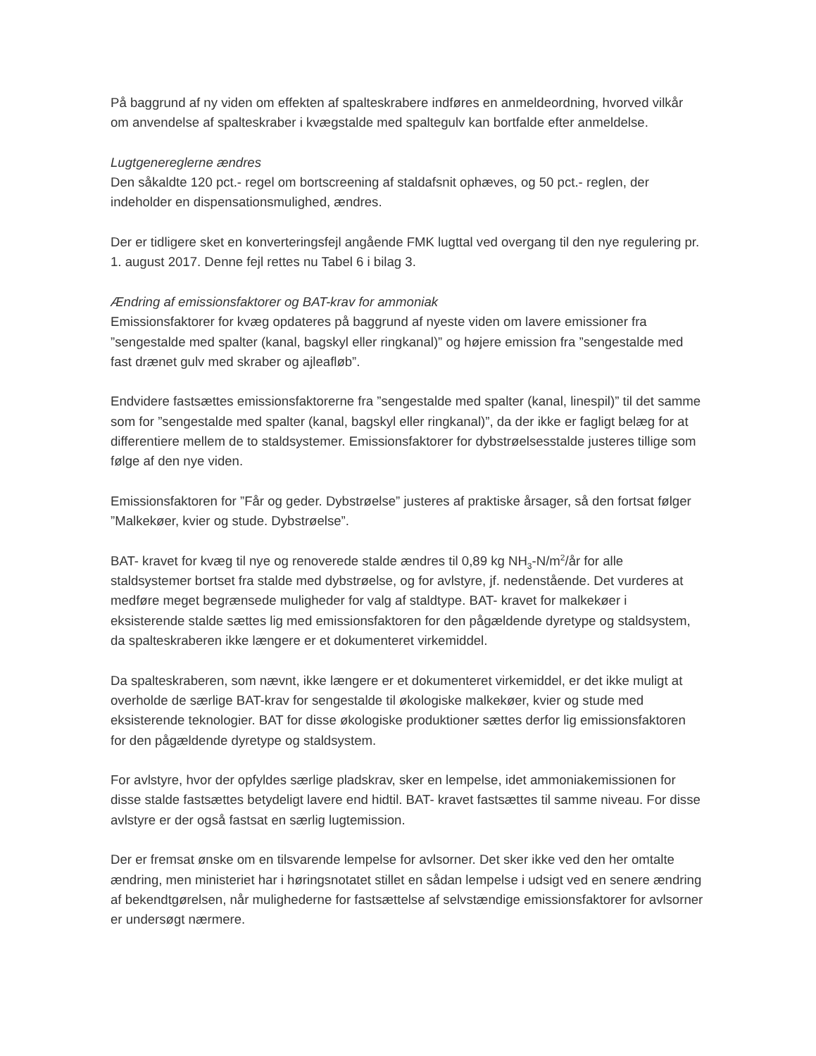På baggrund af ny viden om effekten af spalteskrabere indføres en anmeldeordning, hvorved vilkår om anvendelse af spalteskraber i kvægstalde med spaltegulv kan bortfalde efter anmeldelse.
Lugtgenereglerne ændres
Den såkaldte 120 pct.- regel om bortscreening af staldafsnit ophæves, og 50 pct.- reglen, der indeholder en dispensationsmulighed, ændres.
Der er tidligere sket en konverteringsfejl angående FMK lugttal ved overgang til den nye regulering pr. 1. august 2017. Denne fejl rettes nu Tabel 6 i bilag 3.
Ændring af emissionsfaktorer og BAT-krav for ammoniak
Emissionsfaktorer for kvæg opdateres på baggrund af nyeste viden om lavere emissioner fra ”sengestalde med spalter (kanal, bagskyl eller ringkanal)” og højere emission fra ”sengestalde med fast drænet gulv med skraber og ajleafløb”.
Endvidere fastsættes emissionsfaktorerne fra ”sengestalde med spalter (kanal, linespil)” til det samme som for ”sengestalde med spalter (kanal, bagskyl eller ringkanal)”, da der ikke er fagligt belæg for at differentiere mellem de to staldsystemer. Emissionsfaktorer for dybstrøelsesstalde justeres tillige som følge af den nye viden.
Emissionsfaktoren for ”Får og geder. Dybstrøelse” justeres af praktiske årsager, så den fortsat følger ”Malkekøer, kvier og stude. Dybstrøelse”.
BAT- kravet for kvæg til nye og renoverede stalde ændres til 0,89 kg NH<sub>3</sub>-N/m<sup>2</sup>/år for alle staldsystemer bortset fra stalde med dybstrøelse, og for avlstyre, jf. nedenstående. Det vurderes at medføre meget begrænsede muligheder for valg af staldtype. BAT- kravet for malkekøer i eksisterende stalde sættes lig med emissionsfaktoren for den pågældende dyretype og staldsystem, da spalteskraberen ikke længere er et dokumenteret virkemiddel.
Da spalteskraberen, som nævnt, ikke længere er et dokumenteret virkemiddel, er det ikke muligt at overholde de særlige BAT-krav for sengestalde til økologiske malkekøer, kvier og stude med eksisterende teknologier. BAT for disse økologiske produktioner sættes derfor lig emissionsfaktoren for den pågældende dyretype og staldsystem.
For avlstyre, hvor der opfyldes særlige pladskrav, sker en lempelse, idet ammoniakemissionen for disse stalde fastsættes betydeligt lavere end hidtil. BAT- kravet fastsættes til samme niveau. For disse avlstyre er der også fastsat en særlig lugtemission.
Der er fremsat ønske om en tilsvarende lempelse for avlsorner. Det sker ikke ved den her omtalte ændring, men ministeriet har i høringsnotatet stillet en sådan lempelse i udsigt ved en senere ændring af bekendtgørelsen, når mulighederne for fastsættelse af selvstændige emissionsfaktorer for avlsorner er undersøgt nærmere.